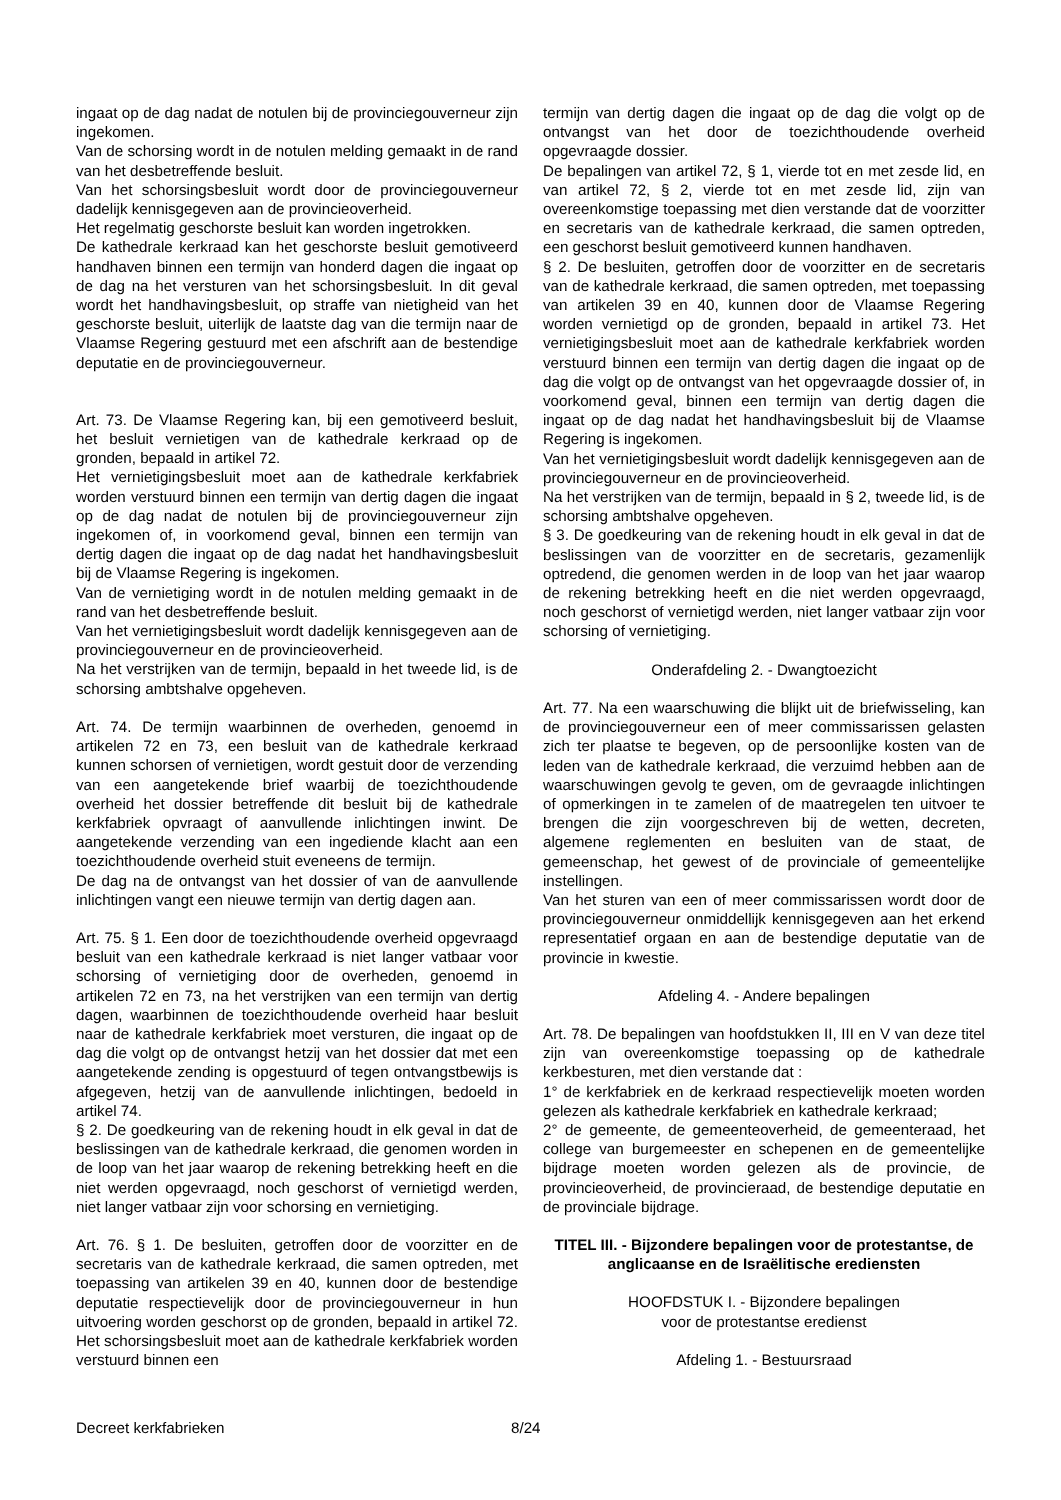ingaat op de dag nadat de notulen bij de provinciegouverneur zijn ingekomen.
Van de schorsing wordt in de notulen melding gemaakt in de rand van het desbetreffende besluit.
Van het schorsingsbesluit wordt door de provinciegouverneur dadelijk kennisgegeven aan de provincieoverheid.
Het regelmatig geschorste besluit kan worden ingetrokken.
De kathedrale kerkraad kan het geschorste besluit gemotiveerd handhaven binnen een termijn van honderd dagen die ingaat op de dag na het versturen van het schorsingsbesluit. In dit geval wordt het handhavingsbesluit, op straffe van nietigheid van het geschorste besluit, uiterlijk de laatste dag van die termijn naar de Vlaamse Regering gestuurd met een afschrift aan de bestendige deputatie en de provinciegouverneur.
Art. 73. De Vlaamse Regering kan, bij een gemotiveerd besluit, het besluit vernietigen van de kathedrale kerkraad op de gronden, bepaald in artikel 72.
Het vernietigingsbesluit moet aan de kathedrale kerkfabriek worden verstuurd binnen een termijn van dertig dagen die ingaat op de dag nadat de notulen bij de provinciegouverneur zijn ingekomen of, in voorkomend geval, binnen een termijn van dertig dagen die ingaat op de dag nadat het handhavingsbesluit bij de Vlaamse Regering is ingekomen.
Van de vernietiging wordt in de notulen melding gemaakt in de rand van het desbetreffende besluit.
Van het vernietigingsbesluit wordt dadelijk kennisgegeven aan de provinciegouverneur en de provincieoverheid.
Na het verstrijken van de termijn, bepaald in het tweede lid, is de schorsing ambtshalve opgeheven.
Art. 74. De termijn waarbinnen de overheden, genoemd in artikelen 72 en 73, een besluit van de kathedrale kerkraad kunnen schorsen of vernietigen, wordt gestuit door de verzending van een aangetekende brief waarbij de toezichthoudende overheid het dossier betreffende dit besluit bij de kathedrale kerkfabriek opvraagt of aanvullende inlichtingen inwint. De aangetekende verzending van een ingediende klacht aan een toezichthoudende overheid stuit eveneens de termijn.
De dag na de ontvangst van het dossier of van de aanvullende inlichtingen vangt een nieuwe termijn van dertig dagen aan.
Art. 75. § 1. Een door de toezichthoudende overheid opgevraagd besluit van een kathedrale kerkraad is niet langer vatbaar voor schorsing of vernietiging door de overheden, genoemd in artikelen 72 en 73, na het verstrijken van een termijn van dertig dagen, waarbinnen de toezichthoudende overheid haar besluit naar de kathedrale kerkfabriek moet versturen, die ingaat op de dag die volgt op de ontvangst hetzij van het dossier dat met een aangetekende zending is opgestuurd of tegen ontvangstbewijs is afgegeven, hetzij van de aanvullende inlichtingen, bedoeld in artikel 74.
§ 2. De goedkeuring van de rekening houdt in elk geval in dat de beslissingen van de kathedrale kerkraad, die genomen worden in de loop van het jaar waarop de rekening betrekking heeft en die niet werden opgevraagd, noch geschorst of vernietigd werden, niet langer vatbaar zijn voor schorsing en vernietiging.
Art. 76. § 1. De besluiten, getroffen door de voorzitter en de secretaris van de kathedrale kerkraad, die samen optreden, met toepassing van artikelen 39 en 40, kunnen door de bestendige deputatie respectievelijk door de provinciegouverneur in hun uitvoering worden geschorst op de gronden, bepaald in artikel 72. Het schorsingsbesluit moet aan de kathedrale kerkfabriek worden verstuurd binnen een
termijn van dertig dagen die ingaat op de dag die volgt op de ontvangst van het door de toezichthoudende overheid opgevraagde dossier.
De bepalingen van artikel 72, § 1, vierde tot en met zesde lid, en van artikel 72, § 2, vierde tot en met zesde lid, zijn van overeenkomstige toepassing met dien verstande dat de voorzitter en secretaris van de kathedrale kerkraad, die samen optreden, een geschorst besluit gemotiveerd kunnen handhaven.
§ 2. De besluiten, getroffen door de voorzitter en de secretaris van de kathedrale kerkraad, die samen optreden, met toepassing van artikelen 39 en 40, kunnen door de Vlaamse Regering worden vernietigd op de gronden, bepaald in artikel 73. Het vernietigingsbesluit moet aan de kathedrale kerkfabriek worden verstuurd binnen een termijn van dertig dagen die ingaat op de dag die volgt op de ontvangst van het opgevraagde dossier of, in voorkomend geval, binnen een termijn van dertig dagen die ingaat op de dag nadat het handhavingsbesluit bij de Vlaamse Regering is ingekomen.
Van het vernietigingsbesluit wordt dadelijk kennisgegeven aan de provinciegouverneur en de provincieoverheid.
Na het verstrijken van de termijn, bepaald in § 2, tweede lid, is de schorsing ambtshalve opgeheven.
§ 3. De goedkeuring van de rekening houdt in elk geval in dat de beslissingen van de voorzitter en de secretaris, gezamenlijk optredend, die genomen werden in de loop van het jaar waarop de rekening betrekking heeft en die niet werden opgevraagd, noch geschorst of vernietigd werden, niet langer vatbaar zijn voor schorsing of vernietiging.
Onderafdeling 2. - Dwangtoezicht
Art. 77. Na een waarschuwing die blijkt uit de briefwisseling, kan de provinciegouverneur een of meer commissarissen gelasten zich ter plaatse te begeven, op de persoonlijke kosten van de leden van de kathedrale kerkraad, die verzuimd hebben aan de waarschuwingen gevolg te geven, om de gevraagde inlichtingen of opmerkingen in te zamelen of de maatregelen ten uitvoer te brengen die zijn voorgeschreven bij de wetten, decreten, algemene reglementen en besluiten van de staat, de gemeenschap, het gewest of de provinciale of gemeentelijke instellingen.
Van het sturen van een of meer commissarissen wordt door de provinciegouverneur onmiddellijk kennisgegeven aan het erkend representatief orgaan en aan de bestendige deputatie van de provincie in kwestie.
Afdeling 4. - Andere bepalingen
Art. 78. De bepalingen van hoofdstukken II, III en V van deze titel zijn van overeenkomstige toepassing op de kathedrale kerkbesturen, met dien verstande dat :
1° de kerkfabriek en de kerkraad respectievelijk moeten worden gelezen als kathedrale kerkfabriek en kathedrale kerkraad;
2° de gemeente, de gemeenteoverheid, de gemeenteraad, het college van burgemeester en schepenen en de gemeentelijke bijdrage moeten worden gelezen als de provincie, de provincieoverheid, de provincieraad, de bestendige deputatie en de provinciale bijdrage.
TITEL III. - Bijzondere bepalingen voor de protestantse, de anglicaanse en de Israëlitische erediensten
HOOFDSTUK I. - Bijzondere bepalingen
voor de protestantse eredienst
Afdeling 1. - Bestuursraad
Decreet kerkfabrieken 8/24